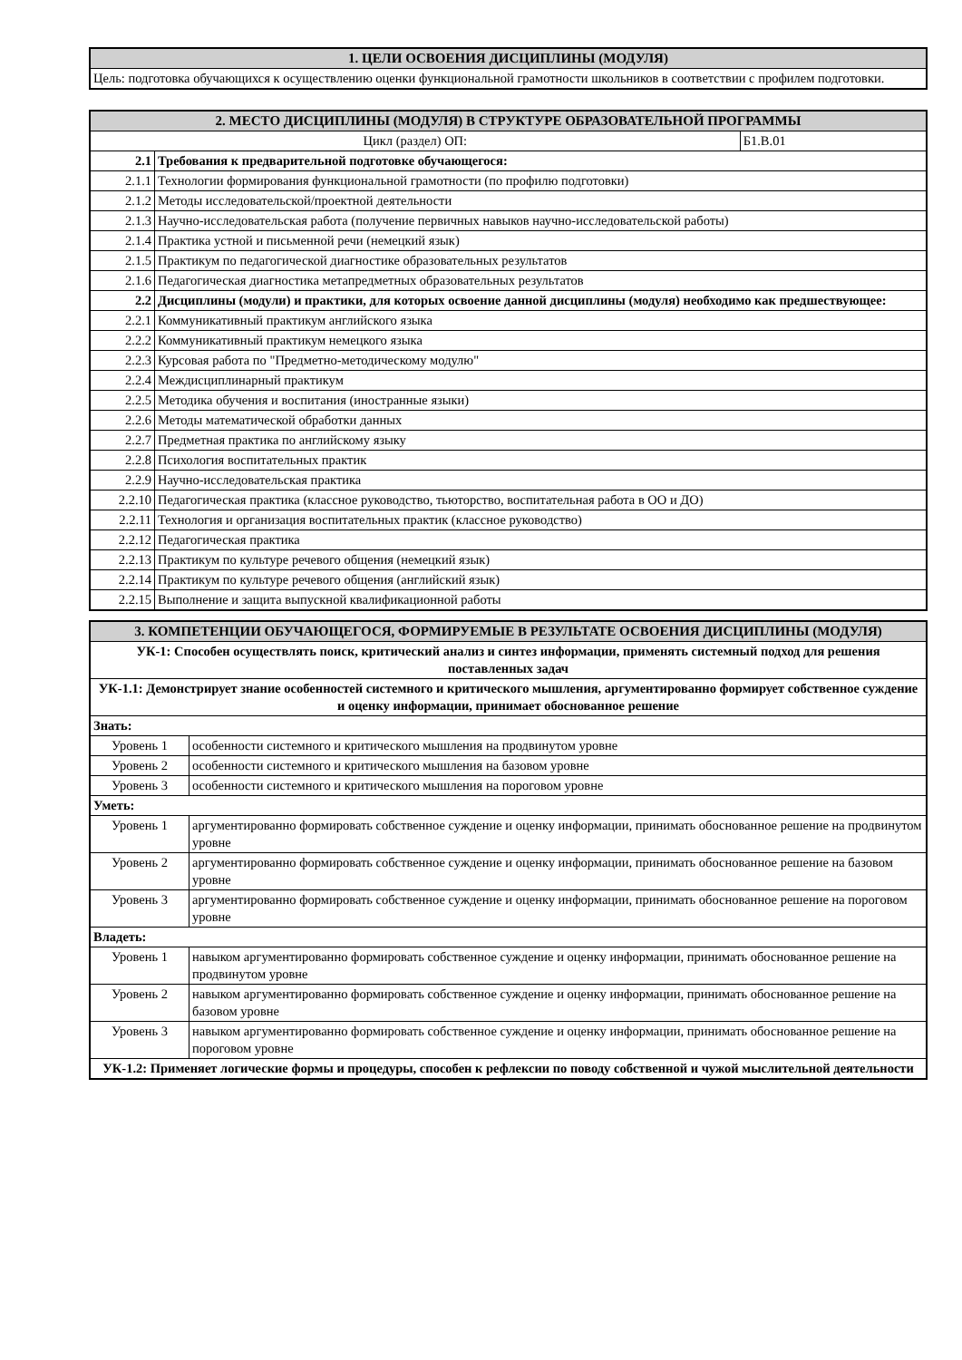| 1. ЦЕЛИ ОСВОЕНИЯ ДИСЦИПЛИНЫ (МОДУЛЯ) |
| Цель: подготовка обучающихся к осуществлению оценки функциональной грамотности школьников в соответствии с профилем подготовки. |
| 2. МЕСТО ДИСЦИПЛИНЫ (МОДУЛЯ) В СТРУКТУРЕ ОБРАЗОВАТЕЛЬНОЙ ПРОГРАММЫ | | |
| Цикл (раздел) ОП: | | Б1.В.01 |
| 2.1 | Требования к предварительной подготовке обучающегося: | |
| 2.1.1 | Технологии формирования функциональной грамотности (по профилю подготовки) | |
| 2.1.2 | Методы исследовательской/проектной деятельности | |
| 2.1.3 | Научно-исследовательская работа (получение первичных навыков научно-исследовательской работы) | |
| 2.1.4 | Практика устной и письменной речи (немецкий язык) | |
| 2.1.5 | Практикум по педагогической диагностике образовательных результатов | |
| 2.1.6 | Педагогическая диагностика метапредметных образовательных результатов | |
| 2.2 | Дисциплины (модули) и практики, для которых освоение данной дисциплины (модуля) необходимо как предшествующее: | |
| 2.2.1 | Коммуникативный практикум английского языка | |
| 2.2.2 | Коммуникативный практикум немецкого языка | |
| 2.2.3 | Курсовая работа по "Предметно-методическому модулю" | |
| 2.2.4 | Междисциплинарный практикум | |
| 2.2.5 | Методика обучения и воспитания (иностранные языки) | |
| 2.2.6 | Методы математической обработки данных | |
| 2.2.7 | Предметная практика по английскому языку | |
| 2.2.8 | Психология воспитательных практик | |
| 2.2.9 | Научно-исследовательская практика | |
| 2.2.10 | Педагогическая практика (классное руководство, тьюторство, воспитательная работа в ОО и ДО) | |
| 2.2.11 | Технология и организация воспитательных практик (классное руководство) | |
| 2.2.12 | Педагогическая практика | |
| 2.2.13 | Практикум по культуре речевого общения (немецкий язык) | |
| 2.2.14 | Практикум по культуре речевого общения (английский язык) | |
| 2.2.15 | Выполнение и защита выпускной квалификационной работы | |
| 3. КОМПЕТЕНЦИИ ОБУЧАЮЩЕГОСЯ, ФОРМИРУЕМЫЕ В РЕЗУЛЬТАТЕ ОСВОЕНИЯ ДИСЦИПЛИНЫ (МОДУЛЯ) | |
| УК-1: Способен осуществлять поиск, критический анализ и синтез информации, применять системный подход для решения поставленных задач | |
| УК-1.1: Демонстрирует знание особенностей системного и критического мышления, аргументированно формирует собственное суждение и оценку информации, принимает обоснованное решение | |
| Знать: | |
| Уровень 1 | особенности системного и критического мышления на продвинутом уровне |
| Уровень 2 | особенности системного и критического мышления на базовом уровне |
| Уровень 3 | особенности системного и критического мышления на пороговом уровне |
| Уметь: | |
| Уровень 1 | аргументированно формировать собственное суждение и оценку информации, принимать обоснованное решение на продвинутом уровне |
| Уровень 2 | аргументированно формировать собственное суждение и оценку информации, принимать обоснованное решение на базовом уровне |
| Уровень 3 | аргументированно формировать собственное суждение и оценку информации, принимать обоснованное решение на пороговом уровне |
| Владеть: | |
| Уровень 1 | навыком аргументированно формировать собственное суждение и оценку информации, принимать обоснованное решение на продвинутом уровне |
| Уровень 2 | навыком аргументированно формировать собственное суждение и оценку информации, принимать обоснованное решение на базовом уровне |
| Уровень 3 | навыком аргументированно формировать собственное суждение и оценку информации, принимать обоснованное решение на пороговом уровне |
| УК-1.2: Применяет логические формы и процедуры, способен к рефлексии по поводу собственной и чужой мыслительной деятельности | |